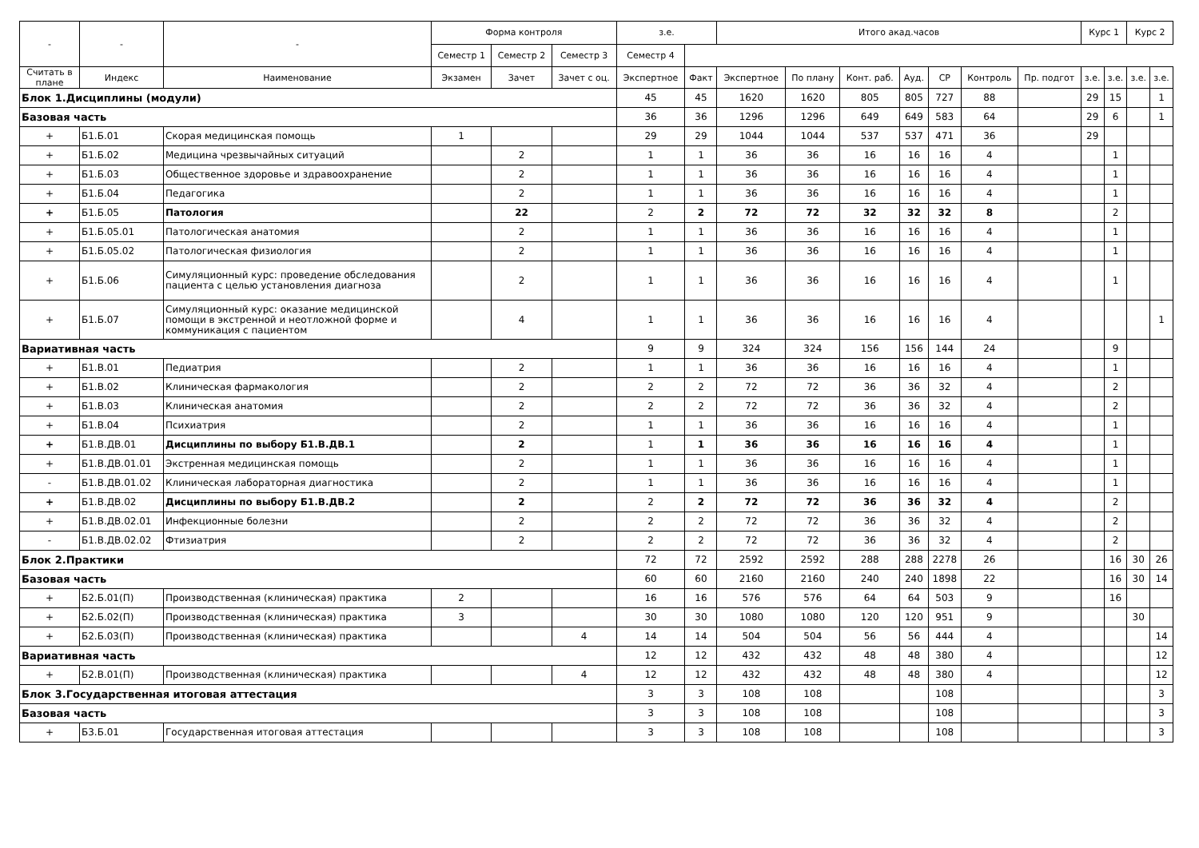| - | - | - | Форма контроля | | | з.е. | | Итого акад.часов | | | | | | | Курс 1 | | Курс 2 | |
| --- | --- | --- | --- | --- | --- | --- | --- | --- | --- | --- | --- | --- | --- | --- | --- | --- | --- | --- |
| | | | Семестр 1 | Семестр 2 | Семестр 3 | Семестр 4 | | | | | | | | | | | | |
| Считать в плане | Индекс | Наименование | Экзамен | Зачет | Зачет с оц. | Экспертное | Факт | Экспертное | По плану | Конт. раб. | Ауд. | СР | Контроль | Пр. подгот | з.е. | з.е. | з.е. | з.е. |
| Блок 1.Дисциплины (модули) | | | | | | 45 | 45 | 1620 | 1620 | 805 | 805 | 727 | 88 | | 29 | 15 | | 1 |
| Базовая часть | | | | | | 36 | 36 | 1296 | 1296 | 649 | 649 | 583 | 64 | | 29 | 6 | | 1 |
| + | Б1.Б.01 | Скорая медицинская помощь | 1 | | | 29 | 29 | 1044 | 1044 | 537 | 537 | 471 | 36 | | 29 | | | |
| + | Б1.Б.02 | Медицина чрезвычайных ситуаций | | 2 | | 1 | 1 | 36 | 36 | 16 | 16 | 16 | 4 | | | 1 | | |
| + | Б1.Б.03 | Общественное здоровье и здравоохранение | | 2 | | 1 | 1 | 36 | 36 | 16 | 16 | 16 | 4 | | | 1 | | |
| + | Б1.Б.04 | Педагогика | | 2 | | 1 | 1 | 36 | 36 | 16 | 16 | 16 | 4 | | | 1 | | |
| + | Б1.Б.05 | Патология | | 22 | | 2 | 2 | 72 | 72 | 32 | 32 | 32 | 8 | | | 2 | | |
| + | Б1.Б.05.01 | Патологическая анатомия | | 2 | | 1 | 1 | 36 | 36 | 16 | 16 | 16 | 4 | | | 1 | | |
| + | Б1.Б.05.02 | Патологическая физиология | | 2 | | 1 | 1 | 36 | 36 | 16 | 16 | 16 | 4 | | | 1 | | |
| + | Б1.Б.06 | Симуляционный курс: проведение обследования пациента с целью установления диагноза | | 2 | | 1 | 1 | 36 | 36 | 16 | 16 | 16 | 4 | | | 1 | | |
| + | Б1.Б.07 | Симуляционный курс: оказание медицинской помощи в экстренной и неотложной форме и коммуникация с пациентом | | 4 | | 1 | 1 | 36 | 36 | 16 | 16 | 16 | 4 | | | | | 1 |
| Вариативная часть | | | | | | 9 | 9 | 324 | 324 | 156 | 156 | 144 | 24 | | | 9 | | |
| + | Б1.В.01 | Педиатрия | | 2 | | 1 | 1 | 36 | 36 | 16 | 16 | 16 | 4 | | | 1 | | |
| + | Б1.В.02 | Клиническая фармакология | | 2 | | 2 | 2 | 72 | 72 | 36 | 36 | 32 | 4 | | | 2 | | |
| + | Б1.В.03 | Клиническая анатомия | | 2 | | 2 | 2 | 72 | 72 | 36 | 36 | 32 | 4 | | | 2 | | |
| + | Б1.В.04 | Психиатрия | | 2 | | 1 | 1 | 36 | 36 | 16 | 16 | 16 | 4 | | | 1 | | |
| + | Б1.В.ДВ.01 | Дисциплины по выбору Б1.В.ДВ.1 | | 2 | | 1 | 1 | 36 | 36 | 16 | 16 | 16 | 4 | | | 1 | | |
| + | Б1.В.ДВ.01.01 | Экстренная медицинская помощь | | 2 | | 1 | 1 | 36 | 36 | 16 | 16 | 16 | 4 | | | 1 | | |
| - | Б1.В.ДВ.01.02 | Клиническая лабораторная диагностика | | 2 | | 1 | 1 | 36 | 36 | 16 | 16 | 16 | 4 | | | 1 | | |
| + | Б1.В.ДВ.02 | Дисциплины по выбору Б1.В.ДВ.2 | | 2 | | 2 | 2 | 72 | 72 | 36 | 36 | 32 | 4 | | | 2 | | |
| + | Б1.В.ДВ.02.01 | Инфекционные болезни | | 2 | | 2 | 2 | 72 | 72 | 36 | 36 | 32 | 4 | | | 2 | | |
| - | Б1.В.ДВ.02.02 | Фтизиатрия | | 2 | | 2 | 2 | 72 | 72 | 36 | 36 | 32 | 4 | | | 2 | | |
| Блок 2.Практики | | | | | | 72 | 72 | 2592 | 2592 | 288 | 288 | 2278 | 26 | | | 16 | 30 | 26 |
| Базовая часть | | | | | | 60 | 60 | 2160 | 2160 | 240 | 240 | 1898 | 22 | | | 16 | 30 | 14 |
| + | Б2.Б.01(П) | Производственная (клиническая) практика | 2 | | | 16 | 16 | 576 | 576 | 64 | 64 | 503 | 9 | | | 16 | | |
| + | Б2.Б.02(П) | Производственная (клиническая) практика | 3 | | | 30 | 30 | 1080 | 1080 | 120 | 120 | 951 | 9 | | | | 30 | |
| + | Б2.Б.03(П) | Производственная (клиническая) практика | | | 4 | 14 | 14 | 504 | 504 | 56 | 56 | 444 | 4 | | | | | 14 |
| Вариативная часть | | | | | | 12 | 12 | 432 | 432 | 48 | 48 | 380 | 4 | | | | | 12 |
| + | Б2.В.01(П) | Производственная (клиническая) практика | | | 4 | 12 | 12 | 432 | 432 | 48 | 48 | 380 | 4 | | | | | 12 |
| Блок 3.Государственная итоговая аттестация | | | | | | 3 | 3 | 108 | 108 | | | 108 | | | | | | 3 |
| Базовая часть | | | | | | 3 | 3 | 108 | 108 | | | 108 | | | | | | 3 |
| + | Б3.Б.01 | Государственная итоговая аттестация | | | | 3 | 3 | 108 | 108 | | | 108 | | | | | | 3 |